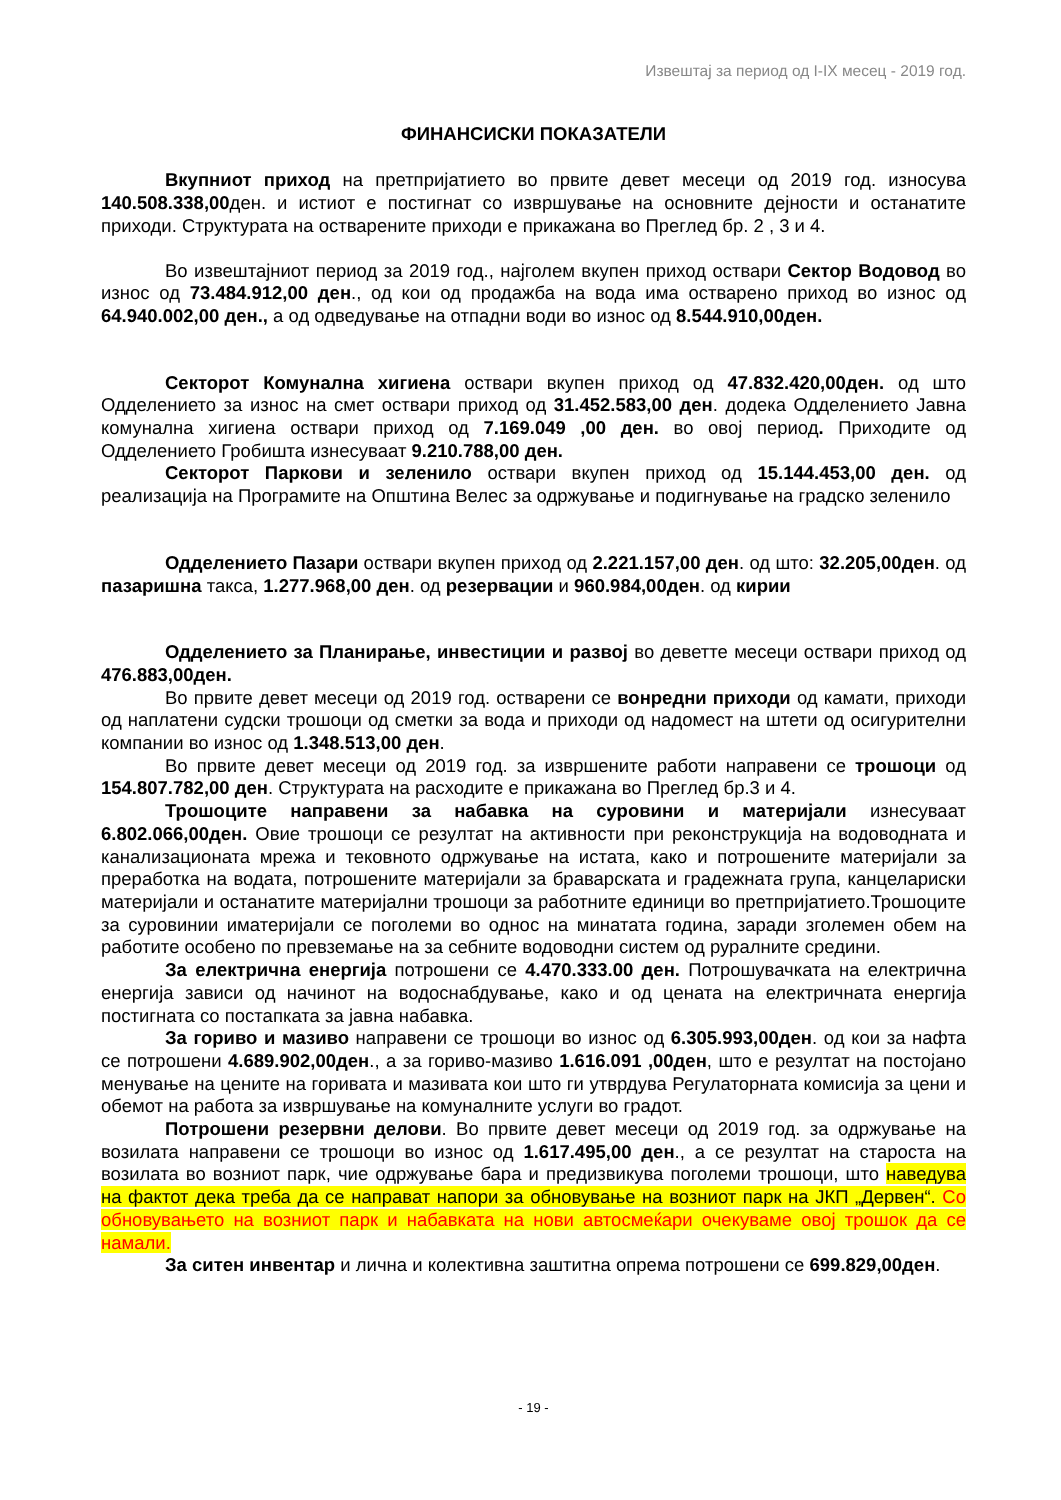Извештај за период од I-IX месец - 2019 год.
ФИНАНСИСКИ ПОКАЗАТЕЛИ
Вкупниот приход на претпријатието во првите девет месеци од 2019 год. износува 140.508.338,00ден. и истиот е постигнат со извршување на основните дејности и останатите приходи. Структурата на остварените приходи е прикажана во Преглед бр. 2 , 3 и 4.
Во извештајниот период за 2019 год., најголем вкупен приход оствари Сектор Водовод во износ од 73.484.912,00 ден., од кои од продажба на вода има остварено приход во износ од 64.940.002,00 ден., а од одведување на отпадни води во износ од 8.544.910,00ден.
Секторот Комунална хигиена оствари вкупен приход од 47.832.420,00ден. од што Одделението за износ на смет оствари приход од 31.452.583,00 ден. додека Одделението Јавна комунална хигиена оствари приход од 7.169.049 ,00 ден. во овој период. Приходите од Одделението Гробишта изнесуваат 9.210.788,00 ден.
Секторот Паркови и зеленило оствари вкупен приход од 15.144.453,00 ден. од реализација на Програмите на Општина Велес за одржување и подигнување на градско зеленило
Одделението Пазари оствари вкупен приход од 2.221.157,00 ден. од што: 32.205,00ден. од пазаришна такса, 1.277.968,00 ден. од резервации и 960.984,00ден. од кирии
Одделението за Планирање, инвестиции и развој во деветте месеци оствари приход од 476.883,00ден.
Во првите девет месеци од 2019 год. остварени се вонредни приходи од камати, приходи од наплатени судски трошоци од сметки за вода и приходи од надомест на штети од осигурителни компании во износ од 1.348.513,00 ден.
Во првите девет месеци од 2019 год. за извршените работи направени се трошоци од 154.807.782,00 ден. Структурата на расходите е прикажана во Преглед бр.3 и 4.
Трошоците направени за набавка на суровини и материјали изнесуваат 6.802.066,00ден. Овие трошоци се резултат на активности при реконструкција на водоводната и канализационата мрежа и тековното одржување на истата, како и потрошените материјали за преработка на водата, потрошените материјали за браварската и градежната група, канцелариски материјали и останатите материјални трошоци за работните единици во претпријатието.Трошоците за суровинии иматеријали се поголеми во однос на минатата година, заради зголемен обем на работите особено по превземање на за себните водоводни систем од руралните средини.
За електрична енергија потрошени се 4.470.333.00 ден. Потрошувачката на електрична енергија зависи од начинот на водоснабдување, како и од цената на електричната енергија постигната со постапката за јавна набавка.
За гориво и мазиво направени се трошоци во износ од 6.305.993,00ден. од кои за нафта се потрошени 4.689.902,00ден., а за гориво-мазиво 1.616.091 ,00ден, што е резултат на постојано менување на цените на горивата и мазивата кои што ги утврдува Регулаторната комисија за цени и обемот на работа за извршување на комуналните услуги во градот.
Потрошени резервни делови. Во првите девет месеци од 2019 год. за одржување на возилата направени се трошоци во износ од 1.617.495,00 ден., а се резултат на староста на возилата во возниот парк, чие одржување бара и предизвикува поголеми трошоци, што наведува на фактот дека треба да се направат напори за обновување на возниот парк на ЈКП „Дервен“. Со обновувањето на возниот парк и набавката на нови автосмеќари очекуваме овој трошок да се намали.
За ситен инвентар и лична и колективна заштитна опрема потрошени се 699.829,00ден.
- 19 -